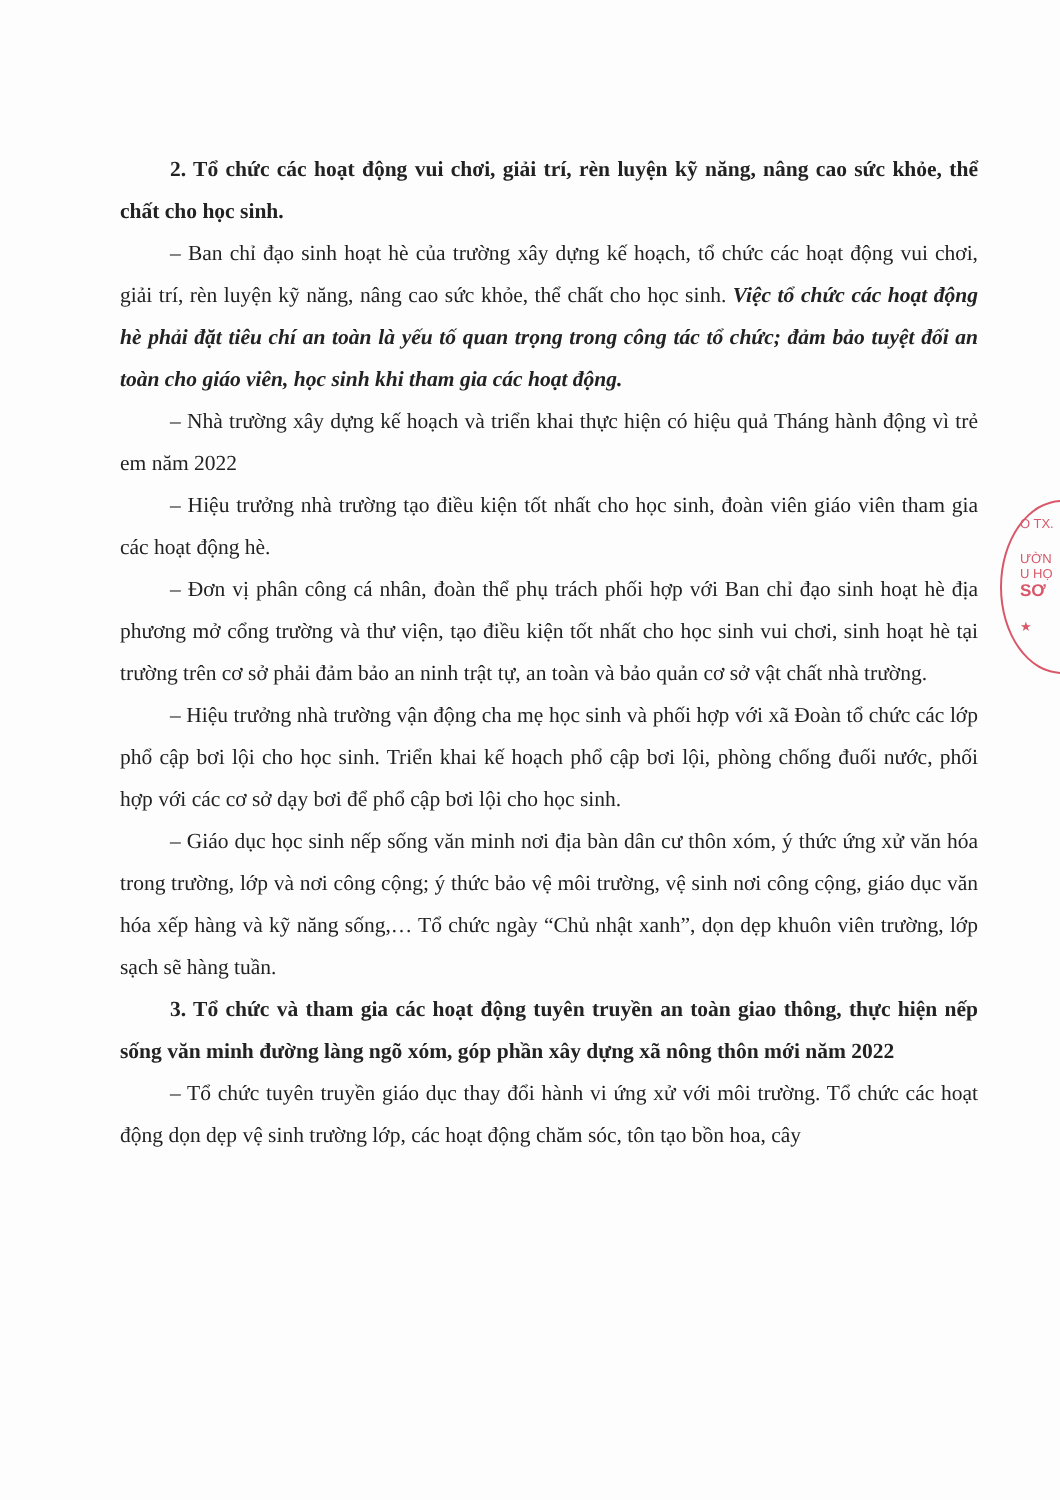2. Tổ chức các hoạt động vui chơi, giải trí, rèn luyện kỹ năng, nâng cao sức khỏe, thể chất cho học sinh.
– Ban chỉ đạo sinh hoạt hè của trường xây dựng kế hoạch, tổ chức các hoạt động vui chơi, giải trí, rèn luyện kỹ năng, nâng cao sức khỏe, thể chất cho học sinh. Việc tổ chức các hoạt động hè phải đặt tiêu chí an toàn là yếu tố quan trọng trong công tác tổ chức; đảm bảo tuyệt đối an toàn cho giáo viên, học sinh khi tham gia các hoạt động.
– Nhà trường xây dựng kế hoạch và triển khai thực hiện có hiệu quả Tháng hành động vì trẻ em năm 2022
– Hiệu trưởng nhà trường tạo điều kiện tốt nhất cho học sinh, đoàn viên giáo viên tham gia các hoạt động hè.
– Đơn vị phân công cá nhân, đoàn thể phụ trách phối hợp với Ban chỉ đạo sinh hoạt hè địa phương mở cổng trường và thư viện, tạo điều kiện tốt nhất cho học sinh vui chơi, sinh hoạt hè tại trường trên cơ sở phải đảm bảo an ninh trật tự, an toàn và bảo quản cơ sở vật chất nhà trường.
– Hiệu trưởng nhà trường vận động cha mẹ học sinh và phối hợp với xã Đoàn tổ chức các lớp phổ cập bơi lội cho học sinh. Triển khai kế hoạch phổ cập bơi lội, phòng chống đuối nước, phối hợp với các cơ sở dạy bơi để phổ cập bơi lội cho học sinh.
– Giáo dục học sinh nếp sống văn minh nơi địa bàn dân cư thôn xóm, ý thức ứng xử văn hóa trong trường, lớp và nơi công cộng; ý thức bảo vệ môi trường, vệ sinh nơi công cộng, giáo dục văn hóa xếp hàng và kỹ năng sống,… Tổ chức ngày “Chủ nhật xanh”, dọn dẹp khuôn viên trường, lớp sạch sẽ hàng tuần.
3. Tổ chức và tham gia các hoạt động tuyên truyền an toàn giao thông, thực hiện nếp sống văn minh đường làng ngõ xóm, góp phần xây dựng xã nông thôn mới năm 2022
– Tổ chức tuyên truyền giáo dục thay đổi hành vi ứng xử với môi trường. Tổ chức các hoạt động dọn dẹp vệ sinh trường lớp, các hoạt động chăm sóc, tôn tạo bồn hoa, cây
O TX.
ƯỜN
U HỌ
SƠ
★